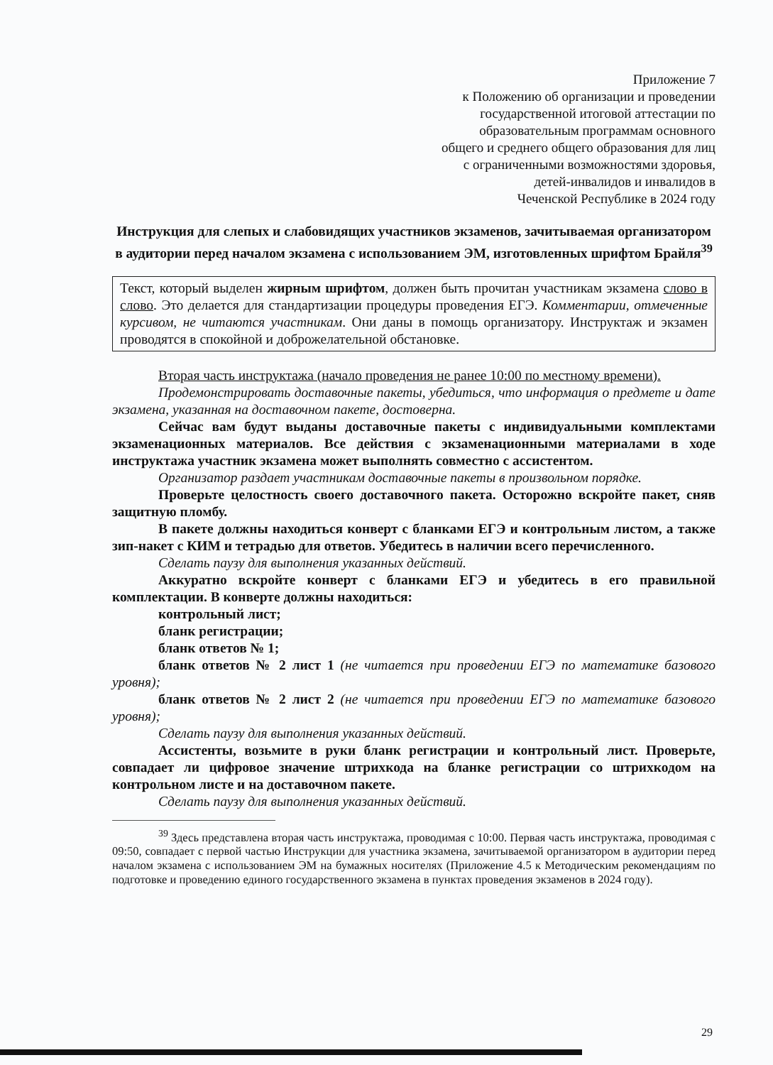Приложение 7
к Положению об организации и проведении
государственной итоговой аттестации по
образовательным программам основного
общего и среднего общего образования для лиц
с ограниченными возможностями здоровья,
детей-инвалидов и инвалидов в
Чеченской Республике в 2024 году
Инструкция для слепых и слабовидящих участников экзаменов, зачитываемая организатором в аудитории перед началом экзамена с использованием ЭМ, изготовленных шрифтом Брайля<sup>39</sup>
Текст, который выделен жирным шрифтом, должен быть прочитан участникам экзамена слово в слово. Это делается для стандартизации процедуры проведения ЕГЭ. Комментарии, отмеченные курсивом, не читаются участникам. Они даны в помощь организатору. Инструктаж и экзамен проводятся в спокойной и доброжелательной обстановке.
Вторая часть инструктажа (начало проведения не ранее 10:00 по местному времени).
Продемонстрировать доставочные пакеты, убедиться, что информация о предмете и дате экзамена, указанная на доставочном пакете, достоверна.
Сейчас вам будут выданы доставочные пакеты с индивидуальными комплектами экзаменационных материалов. Все действия с экзаменационными материалами в ходе инструктажа участник экзамена может выполнять совместно с ассистентом.
Организатор раздает участникам доставочные пакеты в произвольном порядке.
Проверьте целостность своего доставочного пакета. Осторожно вскройте пакет, сняв защитную пломбу.
В пакете должны находиться конверт с бланками ЕГЭ и контрольным листом, а также зип-накет с КИМ и тетрадью для ответов. Убедитесь в наличии всего перечисленного.
Сделать паузу для выполнения указанных действий.
Аккуратно вскройте конверт с бланками ЕГЭ и убедитесь в его правильной комплектации. В конверте должны находиться:
контрольный лист;
бланк регистрации;
бланк ответов № 1;
бланк ответов № 2 лист 1 (не читается при проведении ЕГЭ по математике базового уровня);
бланк ответов № 2 лист 2 (не читается при проведении ЕГЭ по математике базового уровня);
Сделать паузу для выполнения указанных действий.
Ассистенты, возьмите в руки бланк регистрации и контрольный лист. Проверьте, совпадает ли цифровое значение штрихкода на бланке регистрации со штрихкодом на контрольном листе и на доставочном пакете.
Сделать паузу для выполнения указанных действий.
<sup>39</sup> Здесь представлена вторая часть инструктажа, проводимая с 10:00. Первая часть инструктажа, проводимая с 09:50, совпадает с первой частью Инструкции для участника экзамена, зачитываемой организатором в аудитории перед началом экзамена с использованием ЭМ на бумажных носителях (Приложение 4.5 к Методическим рекомендациям по подготовке и проведению единого государственного экзамена в пунктах проведения экзаменов в 2024 году).
29